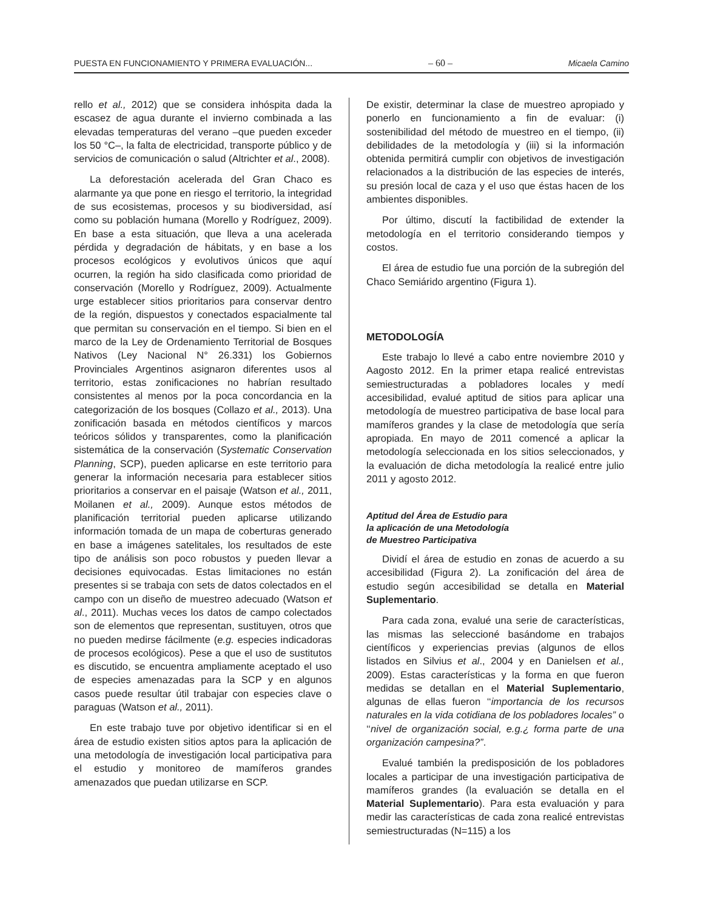PUESTA EN FUNCIONAMIENTO Y PRIMERA EVALUACIÓN... – 60 – Micaela Camino
rello et al., 2012) que se considera inhóspita dada la escasez de agua durante el invierno combinada a las elevadas temperaturas del verano –que pueden exceder los 50 °C–, la falta de electricidad, transporte público y de servicios de comunicación o salud (Altrichter et al., 2008).
La deforestación acelerada del Gran Chaco es alarmante ya que pone en riesgo el territorio, la integridad de sus ecosistemas, procesos y su biodiversidad, así como su población humana (Morello y Rodríguez, 2009). En base a esta situación, que lleva a una acelerada pérdida y degradación de hábitats, y en base a los procesos ecológicos y evolutivos únicos que aquí ocurren, la región ha sido clasificada como prioridad de conservación (Morello y Rodríguez, 2009). Actualmente urge establecer sitios prioritarios para conservar dentro de la región, dispuestos y conectados espacialmente tal que permitan su conservación en el tiempo. Si bien en el marco de la Ley de Ordenamiento Territorial de Bosques Nativos (Ley Nacional N° 26.331) los Gobiernos Provinciales Argentinos asignaron diferentes usos al territorio, estas zonificaciones no habrían resultado consistentes al menos por la poca concordancia en la categorización de los bosques (Collazo et al., 2013). Una zonificación basada en métodos científicos y marcos teóricos sólidos y transparentes, como la planificación sistemática de la conservación (Systematic Conservation Planning, SCP), pueden aplicarse en este territorio para generar la información necesaria para establecer sitios prioritarios a conservar en el paisaje (Watson et al., 2011, Moilanen et al., 2009). Aunque estos métodos de planificación territorial pueden aplicarse utilizando información tomada de un mapa de coberturas generado en base a imágenes satelitales, los resultados de este tipo de análisis son poco robustos y pueden llevar a decisiones equivocadas. Estas limitaciones no están presentes si se trabaja con sets de datos colectados en el campo con un diseño de muestreo adecuado (Watson et al., 2011). Muchas veces los datos de campo colectados son de elementos que representan, sustituyen, otros que no pueden medirse fácilmente (e.g. especies indicadoras de procesos ecológicos). Pese a que el uso de sustitutos es discutido, se encuentra ampliamente aceptado el uso de especies amenazadas para la SCP y en algunos casos puede resultar útil trabajar con especies clave o paraguas (Watson et al., 2011).
En este trabajo tuve por objetivo identificar si en el área de estudio existen sitios aptos para la aplicación de una metodología de investigación local participativa para el estudio y monitoreo de mamíferos grandes amenazados que puedan utilizarse en SCP.
De existir, determinar la clase de muestreo apropiado y ponerlo en funcionamiento a fin de evaluar: (i) sostenibilidad del método de muestreo en el tiempo, (ii) debilidades de la metodología y (iii) si la información obtenida permitirá cumplir con objetivos de investigación relacionados a la distribución de las especies de interés, su presión local de caza y el uso que éstas hacen de los ambientes disponibles.
Por último, discutí la factibilidad de extender la metodología en el territorio considerando tiempos y costos.
El área de estudio fue una porción de la subregión del Chaco Semiárido argentino (Figura 1).
METODOLOGÍA
Este trabajo lo llevé a cabo entre noviembre 2010 y Aagosto 2012. En la primer etapa realicé entrevistas semiestructuradas a pobladores locales y medí accesibilidad, evalué aptitud de sitios para aplicar una metodología de muestreo participativa de base local para mamíferos grandes y la clase de metodología que sería apropiada. En mayo de 2011 comencé a aplicar la metodología seleccionada en los sitios seleccionados, y la evaluación de dicha metodología la realicé entre julio 2011 y agosto 2012.
Aptitud del Área de Estudio para
la aplicación de una Metodología
de Muestreo Participativa
Dividí el área de estudio en zonas de acuerdo a su accesibilidad (Figura 2). La zonificación del área de estudio según accesibilidad se detalla en Material Suplementario.
Para cada zona, evalué una serie de características, las mismas las seleccioné basándome en trabajos científicos y experiencias previas (algunos de ellos listados en Silvius et al., 2004 y en Danielsen et al., 2009). Estas características y la forma en que fueron medidas se detallan en el Material Suplementario, algunas de ellas fueron ‘‘importancia de los recursos naturales en la vida cotidiana de los pobladores locales” o ‘‘nivel de organización social, e.g.¿ forma parte de una organización campesina?”.
Evalué también la predisposición de los pobladores locales a participar de una investigación participativa de mamíferos grandes (la evaluación se detalla en el Material Suplementario). Para esta evaluación y para medir las características de cada zona realicé entrevistas semiestructuradas (N=115) a los